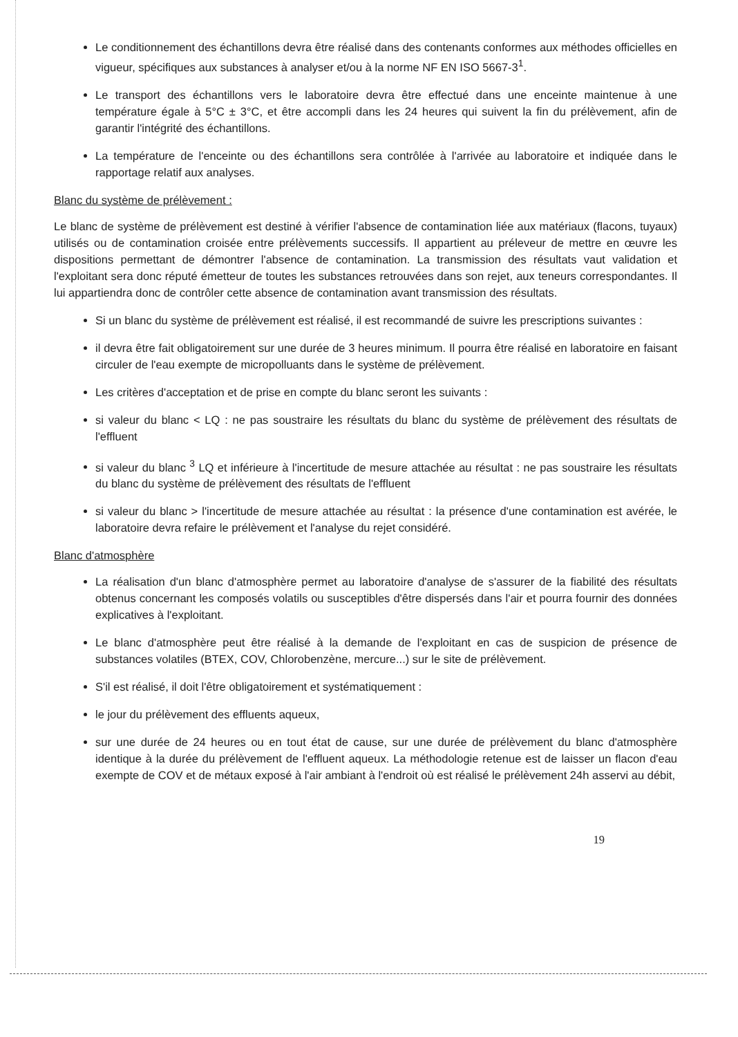Le conditionnement des échantillons devra être réalisé dans des contenants conformes aux méthodes officielles en vigueur, spécifiques aux substances à analyser et/ou à la norme NF EN ISO 5667-3<sup>1</sup>.
Le transport des échantillons vers le laboratoire devra être effectué dans une enceinte maintenue à une température égale à 5°C ± 3°C, et être accompli dans les 24 heures qui suivent la fin du prélèvement, afin de garantir l'intégrité des échantillons.
La température de l'enceinte ou des échantillons sera contrôlée à l'arrivée au laboratoire et indiquée dans le rapportage relatif aux analyses.
Blanc du système de prélèvement :
Le blanc de système de prélèvement est destiné à vérifier l'absence de contamination liée aux matériaux (flacons, tuyaux) utilisés ou de contamination croisée entre prélèvements successifs. Il appartient au préleveur de mettre en œuvre les dispositions permettant de démontrer l'absence de contamination. La transmission des résultats vaut validation et l'exploitant sera donc réputé émetteur de toutes les substances retrouvées dans son rejet, aux teneurs correspondantes. Il lui appartiendra donc de contrôler cette absence de contamination avant transmission des résultats.
Si un blanc du système de prélèvement est réalisé, il est recommandé de suivre les prescriptions suivantes :
il devra être fait obligatoirement sur une durée de 3 heures minimum. Il pourra être réalisé en laboratoire en faisant circuler de l'eau exempte de micropolluants dans le système de prélèvement.
Les critères d'acceptation et de prise en compte du blanc seront les suivants :
si valeur du blanc < LQ : ne pas soustraire les résultats du blanc du système de prélèvement des résultats de l'effluent
si valeur du blanc <sup>3</sup> LQ et inférieure à l'incertitude de mesure attachée au résultat : ne pas soustraire les résultats du blanc du système de prélèvement des résultats de l'effluent
si valeur du blanc > l'incertitude de mesure attachée au résultat : la présence d'une contamination est avérée, le laboratoire devra refaire le prélèvement et l'analyse du rejet considéré.
Blanc d'atmosphère
La réalisation d'un blanc d'atmosphère permet au laboratoire d'analyse de s'assurer de la fiabilité des résultats obtenus concernant les composés volatils ou susceptibles d'être dispersés dans l'air et pourra fournir des données explicatives à l'exploitant.
Le blanc d'atmosphère peut être réalisé à la demande de l'exploitant en cas de suspicion de présence de substances volatiles (BTEX, COV, Chlorobenzène, mercure...) sur le site de prélèvement.
S'il est réalisé, il doit l'être obligatoirement et systématiquement :
le jour du prélèvement des effluents aqueux,
sur une durée de 24 heures ou en tout état de cause, sur une durée de prélèvement du blanc d'atmosphère identique à la durée du prélèvement de l'effluent aqueux. La méthodologie retenue est de laisser un flacon d'eau exempte de COV et de métaux exposé à l'air ambiant à l'endroit où est réalisé le prélèvement 24h asservi au débit,
19